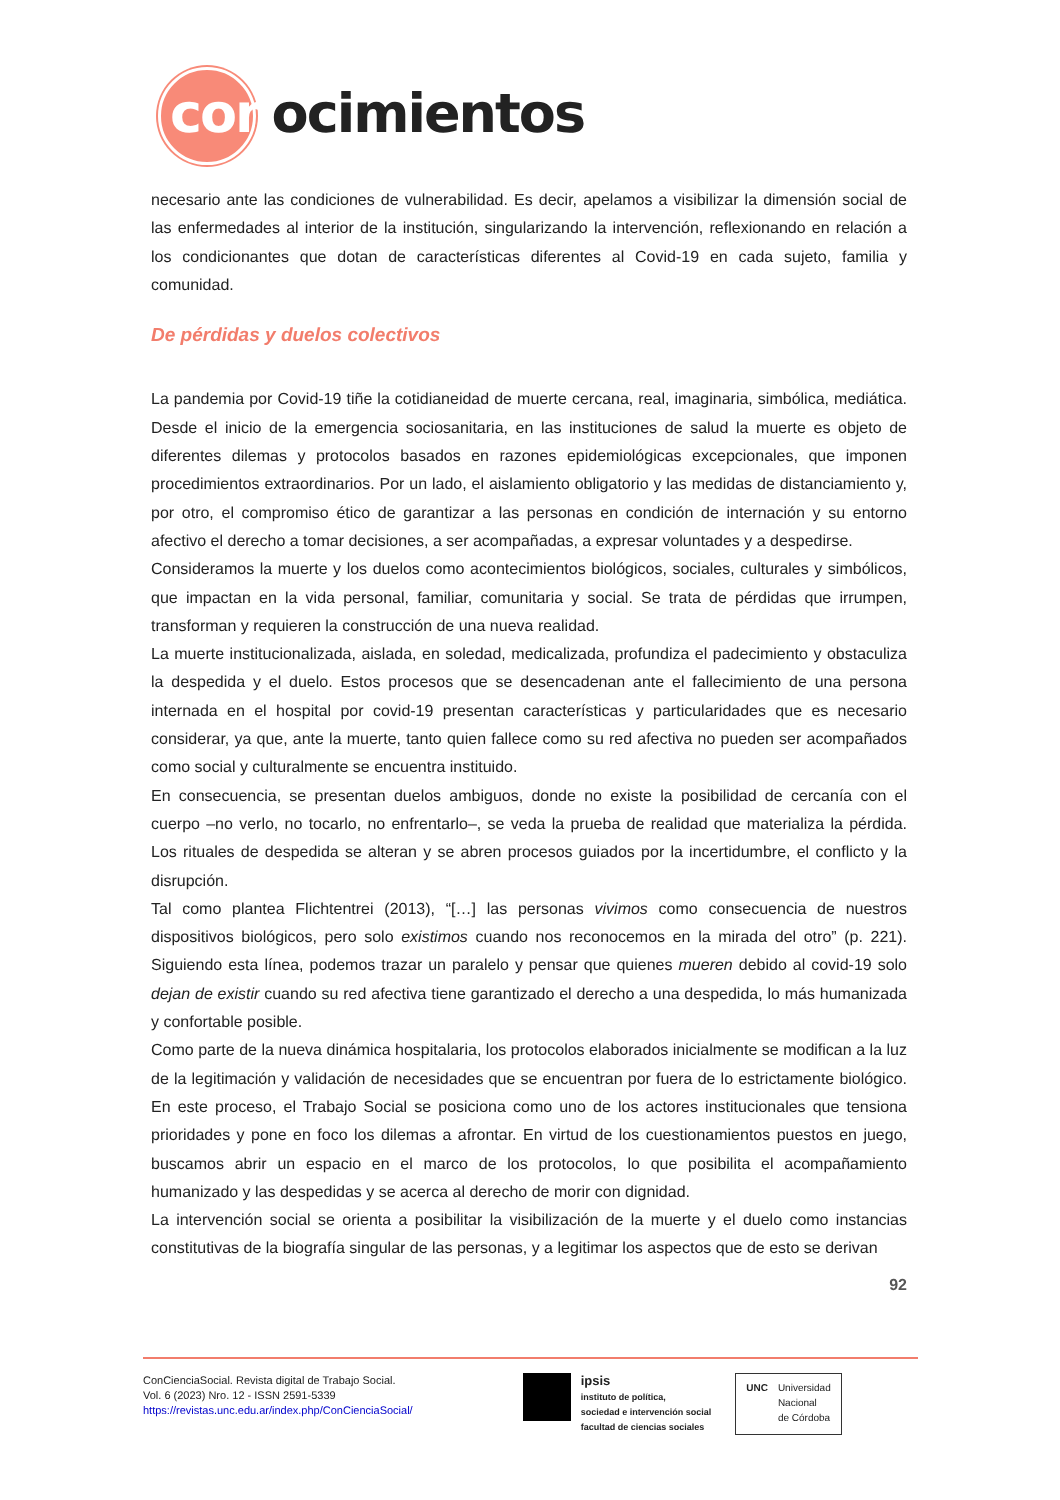conocimientos
necesario ante las condiciones de vulnerabilidad. Es decir, apelamos a visibilizar la dimensión social de las enfermedades al interior de la institución, singularizando la intervención, reflexionando en relación a los condicionantes que dotan de características diferentes al Covid-19 en cada sujeto, familia y comunidad.
De pérdidas y duelos colectivos
La pandemia por Covid-19 tiñe la cotidianeidad de muerte cercana, real, imaginaria, simbólica, mediática. Desde el inicio de la emergencia sociosanitaria, en las instituciones de salud la muerte es objeto de diferentes dilemas y protocolos basados en razones epidemiológicas excepcionales, que imponen procedimientos extraordinarios. Por un lado, el aislamiento obligatorio y las medidas de distanciamiento y, por otro, el compromiso ético de garantizar a las personas en condición de internación y su entorno afectivo el derecho a tomar decisiones, a ser acompañadas, a expresar voluntades y a despedirse.
Consideramos la muerte y los duelos como acontecimientos biológicos, sociales, culturales y simbólicos, que impactan en la vida personal, familiar, comunitaria y social. Se trata de pérdidas que irrumpen, transforman y requieren la construcción de una nueva realidad.
La muerte institucionalizada, aislada, en soledad, medicalizada, profundiza el padecimiento y obstaculiza la despedida y el duelo. Estos procesos que se desencadenan ante el fallecimiento de una persona internada en el hospital por covid-19 presentan características y particularidades que es necesario considerar, ya que, ante la muerte, tanto quien fallece como su red afectiva no pueden ser acompañados como social y culturalmente se encuentra instituido.
En consecuencia, se presentan duelos ambiguos, donde no existe la posibilidad de cercanía con el cuerpo –no verlo, no tocarlo, no enfrentarlo–, se veda la prueba de realidad que materializa la pérdida. Los rituales de despedida se alteran y se abren procesos guiados por la incertidumbre, el conflicto y la disrupción.
Tal como plantea Flichtentrei (2013), “[…] las personas vivimos como consecuencia de nuestros dispositivos biológicos, pero solo existimos cuando nos reconocemos en la mirada del otro” (p. 221). Siguiendo esta línea, podemos trazar un paralelo y pensar que quienes mueren debido al covid-19 solo dejan de existir cuando su red afectiva tiene garantizado el derecho a una despedida, lo más humanizada y confortable posible.
Como parte de la nueva dinámica hospitalaria, los protocolos elaborados inicialmente se modifican a la luz de la legitimación y validación de necesidades que se encuentran por fuera de lo estrictamente biológico. En este proceso, el Trabajo Social se posiciona como uno de los actores institucionales que tensiona prioridades y pone en foco los dilemas a afrontar. En virtud de los cuestionamientos puestos en juego, buscamos abrir un espacio en el marco de los protocolos, lo que posibilita el acompañamiento humanizado y las despedidas y se acerca al derecho de morir con dignidad.
La intervención social se orienta a posibilitar la visibilización de la muerte y el duelo como instancias constitutivas de la biografía singular de las personas, y a legitimar los aspectos que de esto se derivan
92
ConCienciaSocial. Revista digital de Trabajo Social.
Vol. 6 (2023) Nro. 12 - ISSN 2591-5339
https://revistas.unc.edu.ar/index.php/ConCienciaSocial/
ipsis
instituto de política,
sociedad e intervención social
facultad de ciencias sociales
UNC Universidad
Nacional
de Córdoba